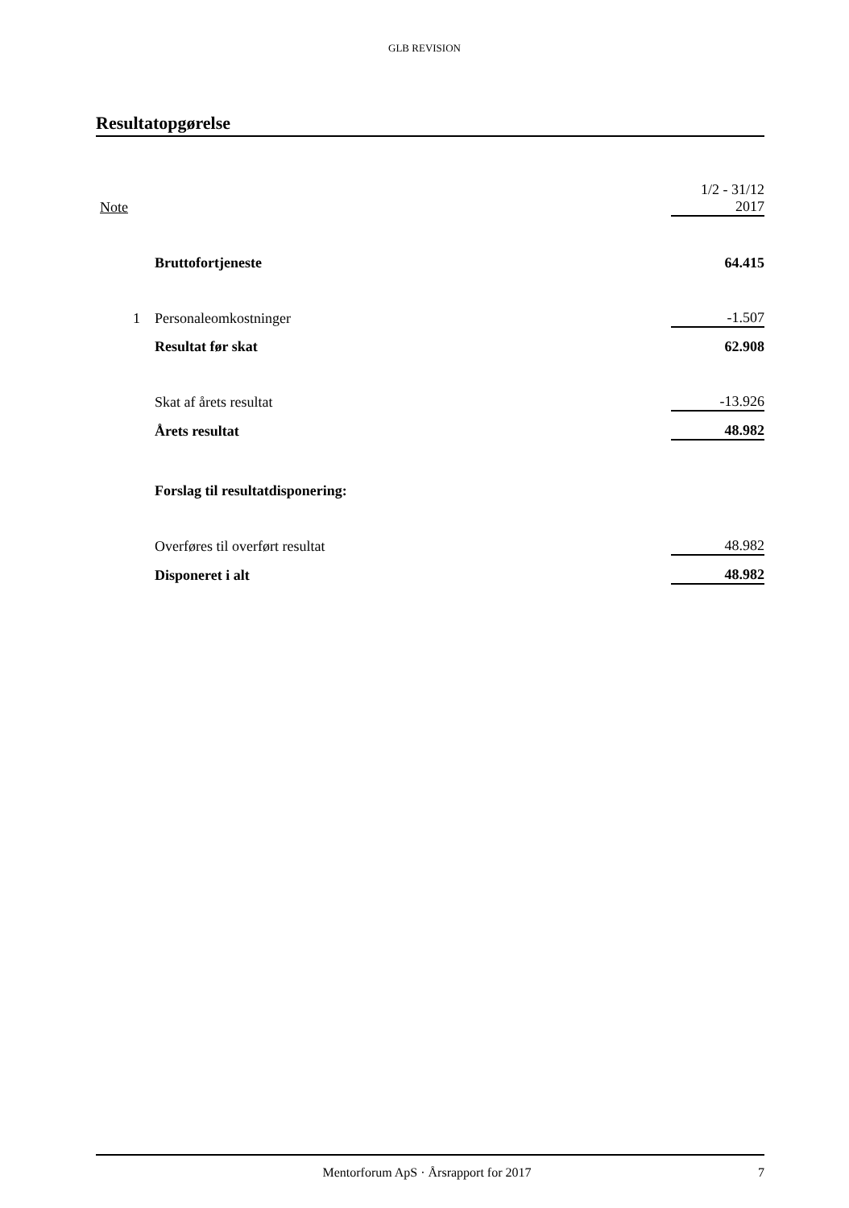GLB REVISION
Resultatopgørelse
| Note | | 1/2 - 31/12 2017 |
| --- | --- | --- |
| | Bruttofortjeneste | 64.415 |
| 1 | Personaleomkostninger | -1.507 |
| | Resultat før skat | 62.908 |
| | Skat af årets resultat | -13.926 |
| | Årets resultat | 48.982 |
| | Forslag til resultatdisponering: | |
| | Overføres til overført resultat | 48.982 |
| | Disponeret i alt | 48.982 |
Mentorforum ApS · Årsrapport for 2017
7